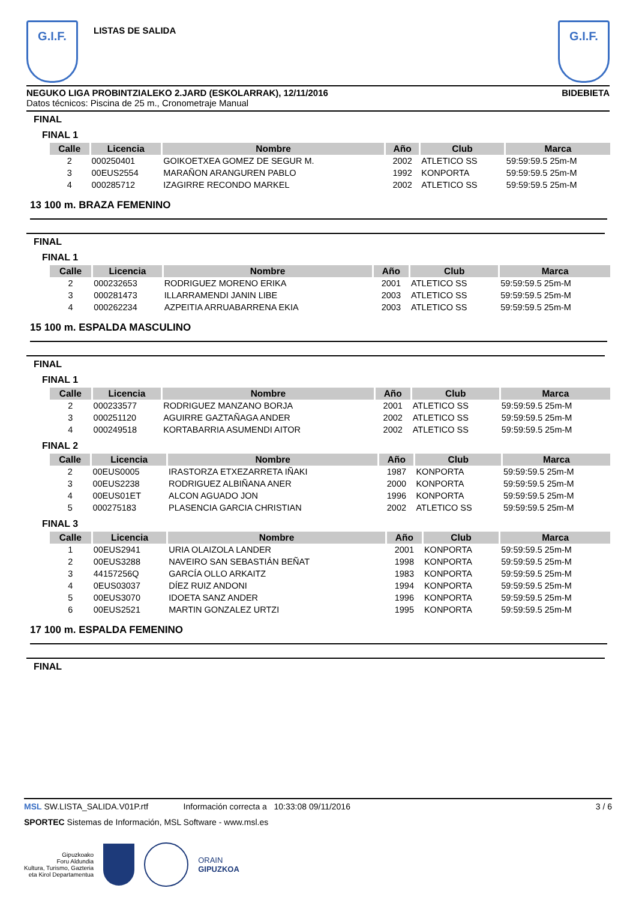G.I.F.
LISTAS DE SALIDA
G.I.F.
NEGUKO LIGA PROBINTZIALEKO 2.JARD (ESKOLARRAK), 12/11/2016 BIDEBIETA
Datos técnicos: Piscina de 25 m., Cronometraje Manual
FINAL
FINAL 1
| Calle | Licencia | Nombre | Año | Club | Marca |
| --- | --- | --- | --- | --- | --- |
| 2 | 000250401 | GOIKOETXEA GOMEZ DE SEGUR M. | 2002 | ATLETICO SS | 59:59:59.5 25m-M |
| 3 | 00EUS2554 | MARAÑON ARANGUREN PABLO | 1992 | KONPORTA | 59:59:59.5 25m-M |
| 4 | 000285712 | IZAGIRRE RECONDO MARKEL | 2002 | ATLETICO SS | 59:59:59.5 25m-M |
13 100 m. BRAZA FEMENINO
FINAL
FINAL 1
| Calle | Licencia | Nombre | Año | Club | Marca |
| --- | --- | --- | --- | --- | --- |
| 2 | 000232653 | RODRIGUEZ MORENO ERIKA | 2001 | ATLETICO SS | 59:59:59.5 25m-M |
| 3 | 000281473 | ILLARRAMENDI JANIN LIBE | 2003 | ATLETICO SS | 59:59:59.5 25m-M |
| 4 | 000262234 | AZPEITIA ARRUABARRENA EKIA | 2003 | ATLETICO SS | 59:59:59.5 25m-M |
15 100 m. ESPALDA MASCULINO
FINAL
FINAL 1
| Calle | Licencia | Nombre | Año | Club | Marca |
| --- | --- | --- | --- | --- | --- |
| 2 | 000233577 | RODRIGUEZ MANZANO BORJA | 2001 | ATLETICO SS | 59:59:59.5 25m-M |
| 3 | 000251120 | AGUIRRE GAZTAÑAGA ANDER | 2002 | ATLETICO SS | 59:59:59.5 25m-M |
| 4 | 000249518 | KORTABARRIA ASUMENDI AITOR | 2002 | ATLETICO SS | 59:59:59.5 25m-M |
FINAL 2
| Calle | Licencia | Nombre | Año | Club | Marca |
| --- | --- | --- | --- | --- | --- |
| 2 | 00EUS0005 | IRASTORZA ETXEZARRETA IÑAKI | 1987 | KONPORTA | 59:59:59.5 25m-M |
| 3 | 00EUS2238 | RODRIGUEZ ALBIÑANA ANER | 2000 | KONPORTA | 59:59:59.5 25m-M |
| 4 | 00EUS01ET | ALCON AGUADO JON | 1996 | KONPORTA | 59:59:59.5 25m-M |
| 5 | 000275183 | PLASENCIA GARCIA CHRISTIAN | 2002 | ATLETICO SS | 59:59:59.5 25m-M |
FINAL 3
| Calle | Licencia | Nombre | Año | Club | Marca |
| --- | --- | --- | --- | --- | --- |
| 1 | 00EUS2941 | URIA OLAIZOLA LANDER | 2001 | KONPORTA | 59:59:59.5 25m-M |
| 2 | 00EUS3288 | NAVEIRO SAN SEBASTIÁN BEÑAT | 1998 | KONPORTA | 59:59:59.5 25m-M |
| 3 | 44157256Q | GARCÍA OLLO ARKAITZ | 1983 | KONPORTA | 59:59:59.5 25m-M |
| 4 | 0EUS03037 | DÍEZ RUIZ ANDONI | 1994 | KONPORTA | 59:59:59.5 25m-M |
| 5 | 00EUS3070 | IDOETA SANZ ANDER | 1996 | KONPORTA | 59:59:59.5 25m-M |
| 6 | 00EUS2521 | MARTIN GONZALEZ URTZI | 1995 | KONPORTA | 59:59:59.5 25m-M |
17 100 m. ESPALDA FEMENINO
FINAL
MSL SW.LISTA_SALIDA.V01P.rtf Información correcta a 10:33:08 09/11/2016 3 / 6
SPORTEC Sistemas de Información, MSL Software - www.msl.es
Gipuzkoako
Foru Aldundia
Kultura, Turismo, Gazteria
eta Kirol Departamentua
ORAIN
GIPUZKOA